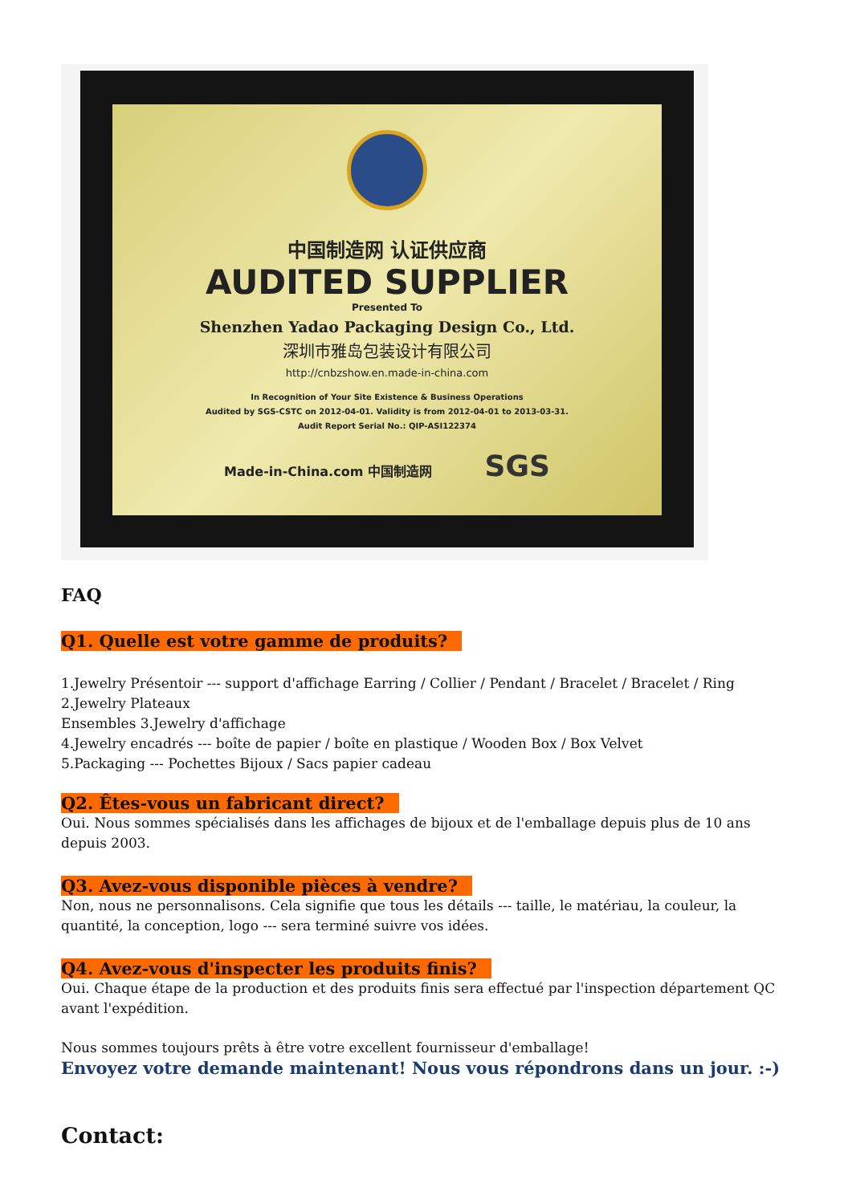中国制造网 认证供应商
AUDITED SUPPLIER
Presented To
Shenzhen Yadao Packaging Design Co., Ltd.
深圳市雅岛包装设计有限公司
http://cnbzshow.en.made-in-china.com
In Recognition of Your Site Existence & Business Operations
Audited by SGS-CSTC on 2012-04-01. Validity is from 2012-04-01 to 2013-03-31.
Audit Report Serial No.: QIP-ASI122374
Made-in-China.com 中国制造网 SGS
FAQ
Q1. Quelle est votre gamme de produits?
1.Jewelry Présentoir --- support d'affichage Earring / Collier / Pendant / Bracelet / Bracelet / Ring
2.Jewelry Plateaux
Ensembles 3.Jewelry d'affichage
4.Jewelry encadrés --- boîte de papier / boîte en plastique / Wooden Box / Box Velvet
5.Packaging --- Pochettes Bijoux / Sacs papier cadeau
Q2. Êtes-vous un fabricant direct?
Oui. Nous sommes spécialisés dans les affichages de bijoux et de l'emballage depuis plus de 10 ans depuis 2003.
Q3. Avez-vous disponible pièces à vendre?
Non, nous ne personnalisons. Cela signifie que tous les détails --- taille, le matériau, la couleur, la quantité, la conception, logo --- sera terminé suivre vos idées.
Q4. Avez-vous d'inspecter les produits finis?
Oui. Chaque étape de la production et des produits finis sera effectué par l'inspection département QC avant l'expédition.
Nous sommes toujours prêts à être votre excellent fournisseur d'emballage!
Envoyez votre demande maintenant! Nous vous répondrons dans un jour. :-)
Contact: